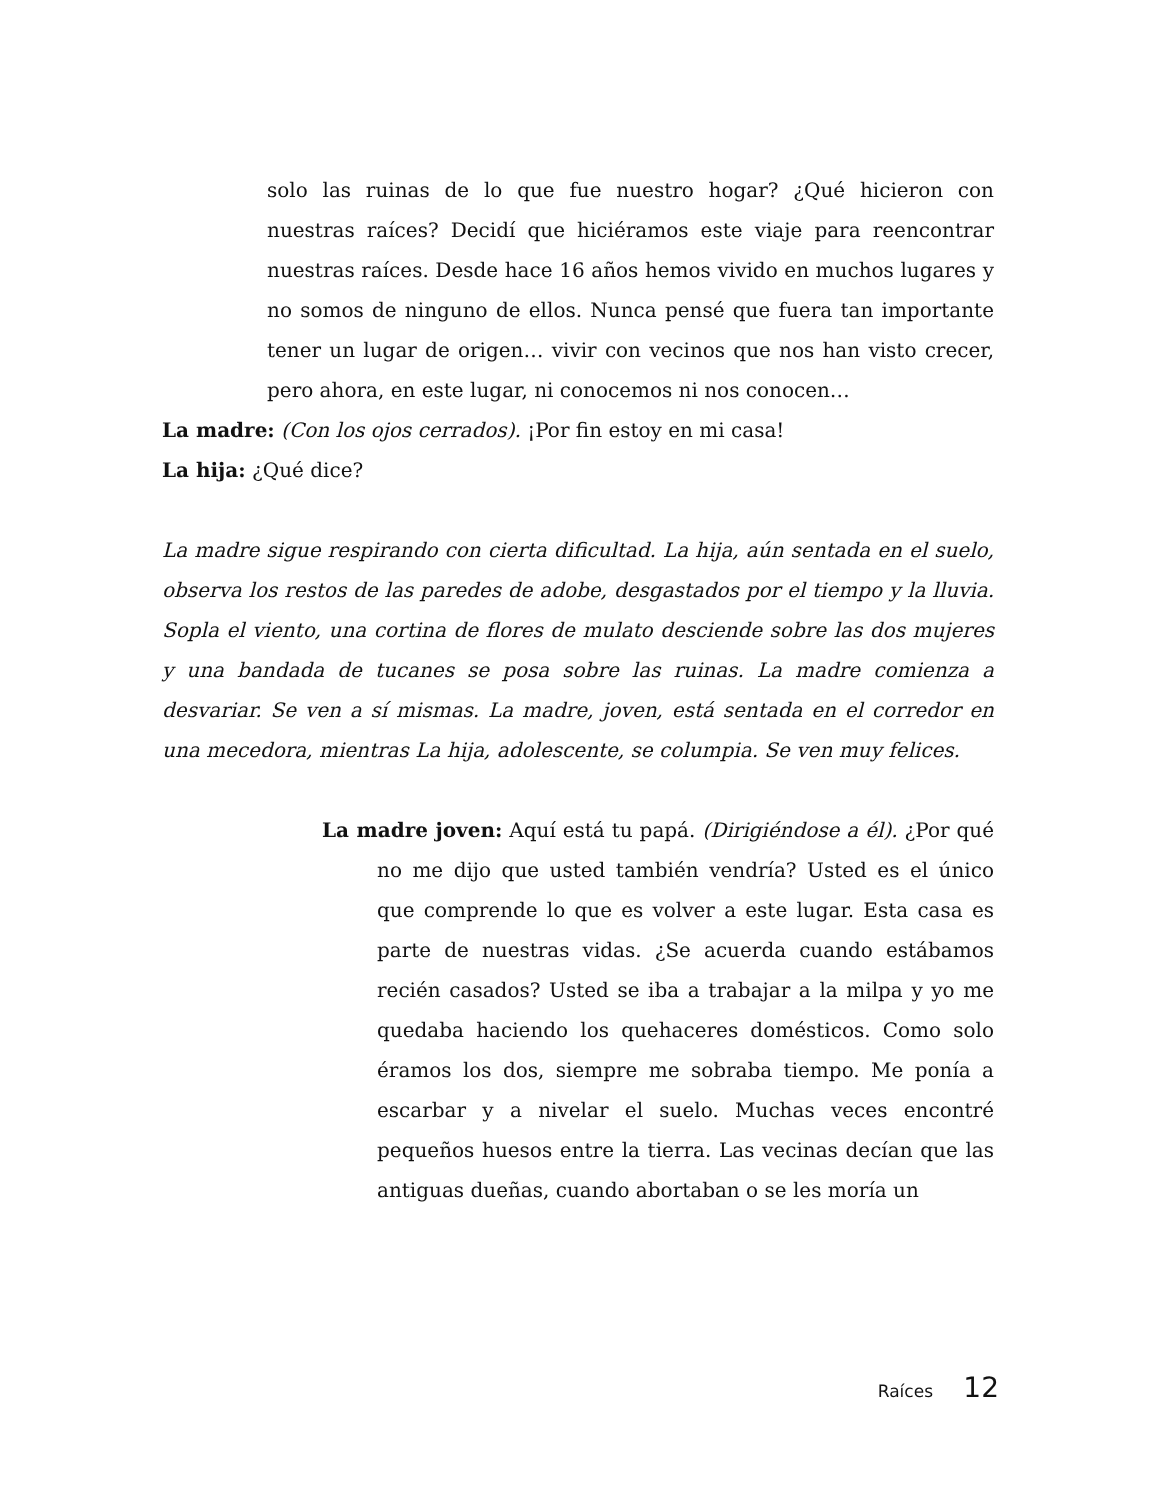solo las ruinas de lo que fue nuestro hogar? ¿Qué hicieron con nuestras raíces? Decidí que hiciéramos este viaje para reencontrar nuestras raíces. Desde hace 16 años hemos vivido en muchos lugares y no somos de ninguno de ellos. Nunca pensé que fuera tan importante tener un lugar de origen… vivir con vecinos que nos han visto crecer, pero ahora, en este lugar, ni conocemos ni nos conocen…
La madre: (Con los ojos cerrados). ¡Por fin estoy en mi casa!
La hija: ¿Qué dice?
La madre sigue respirando con cierta dificultad. La hija, aún sentada en el suelo, observa los restos de las paredes de adobe, desgastados por el tiempo y la lluvia. Sopla el viento, una cortina de flores de mulato desciende sobre las dos mujeres y una bandada de tucanes se posa sobre las ruinas. La madre comienza a desvariar. Se ven a sí mismas. La madre, joven, está sentada en el corredor en una mecedora, mientras La hija, adolescente, se columpia. Se ven muy felices.
La madre joven: Aquí está tu papá. (Dirigiéndose a él). ¿Por qué no me dijo que usted también vendría? Usted es el único que comprende lo que es volver a este lugar. Esta casa es parte de nuestras vidas. ¿Se acuerda cuando estábamos recién casados? Usted se iba a trabajar a la milpa y yo me quedaba haciendo los quehaceres domésticos. Como solo éramos los dos, siempre me sobraba tiempo. Me ponía a escarbar y a nivelar el suelo. Muchas veces encontré pequeños huesos entre la tierra. Las vecinas decían que las antiguas dueñas, cuando abortaban o se les moría un
Raíces 12